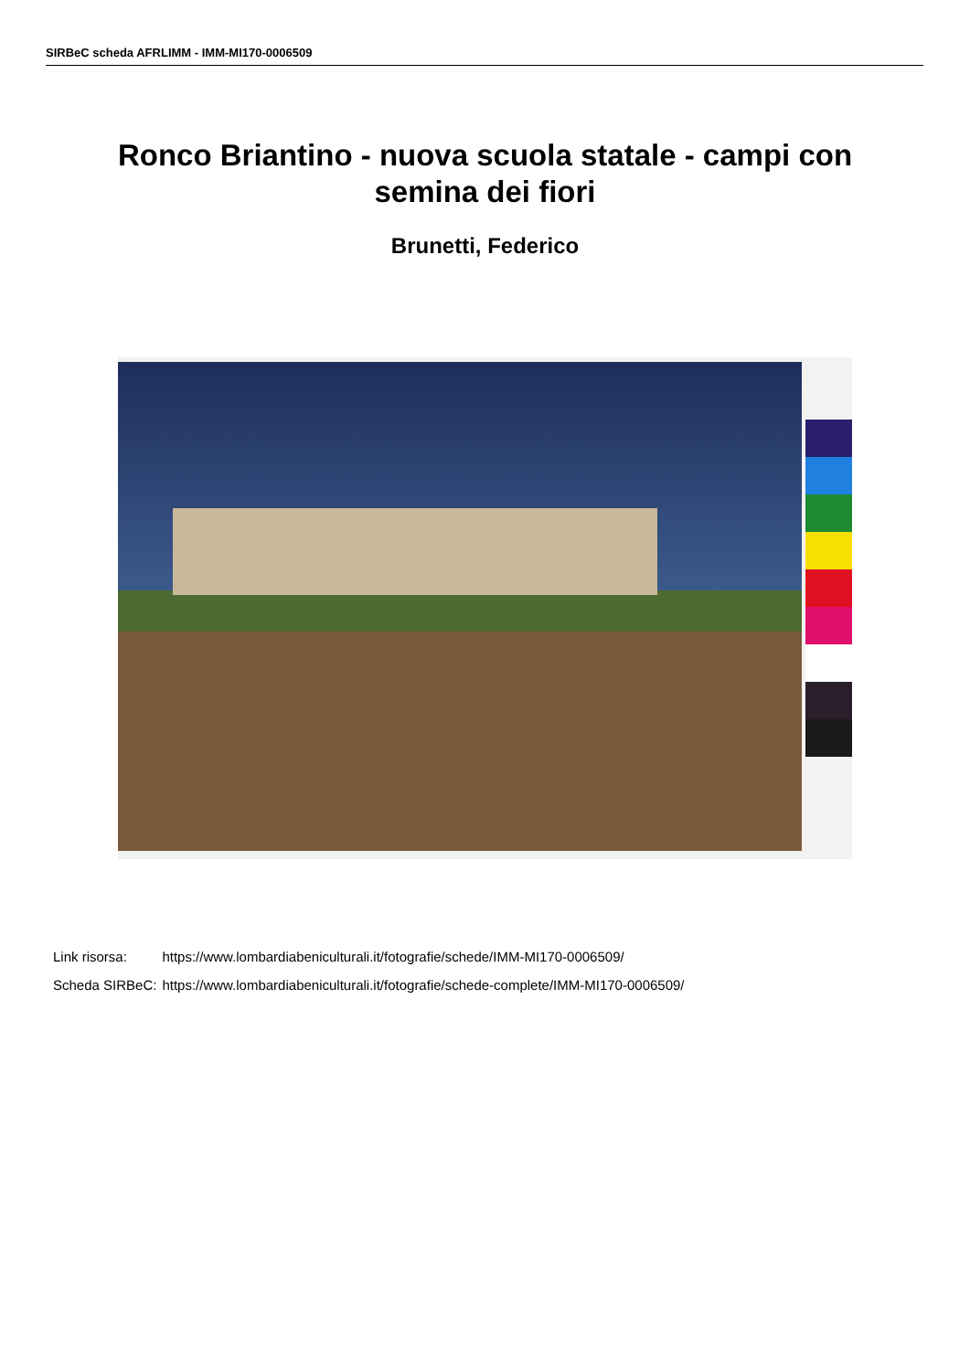SIRBeC scheda AFRLIMM - IMM-MI170-0006509
Ronco Briantino - nuova scuola statale - campi con
semina dei fiori
Brunetti, Federico
| Link risorsa: | https://www.lombardiabeniculturali.it/fotografie/schede/IMM-MI170-0006509/ |
| Scheda SIRBeC: | https://www.lombardiabeniculturali.it/fotografie/schede-complete/IMM-MI170-0006509/ |